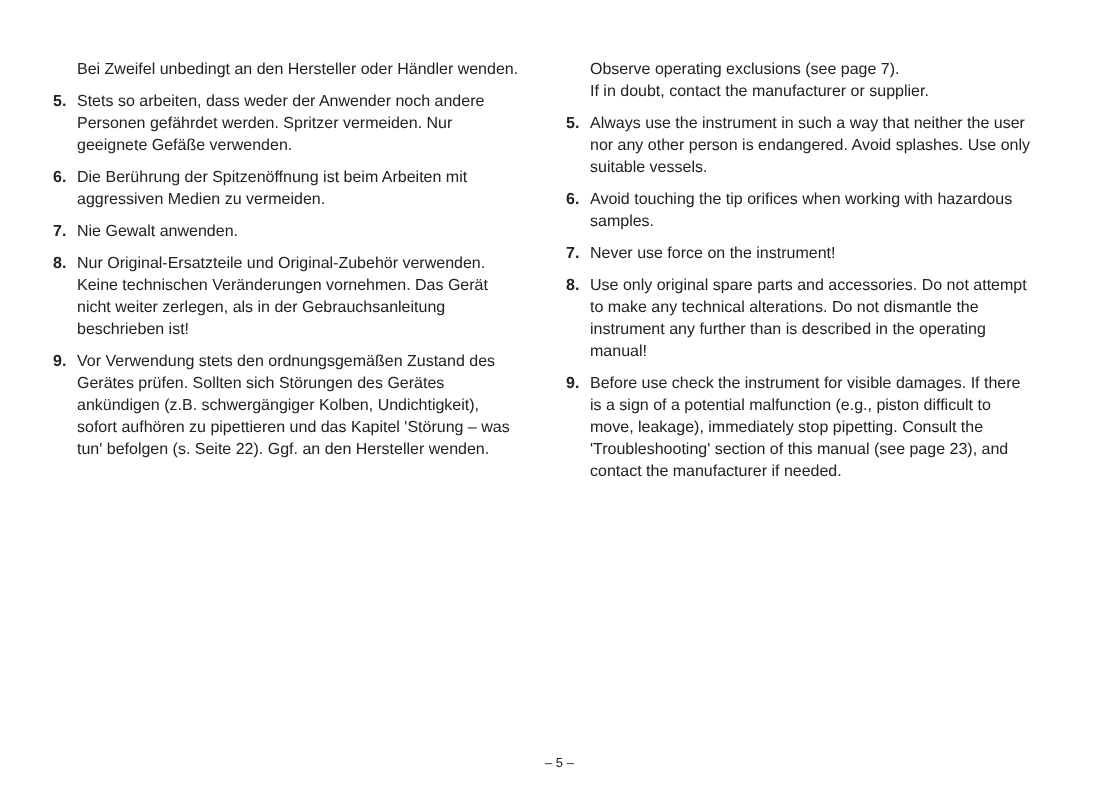Bei Zweifel unbedingt an den Hersteller oder Händler wenden.
5. Stets so arbeiten, dass weder der Anwender noch andere Personen gefährdet werden. Spritzer vermeiden. Nur geeignete Gefäße verwenden.
6. Die Berührung der Spitzenöffnung ist beim Arbeiten mit aggressiven Medien zu vermeiden.
7. Nie Gewalt anwenden.
8. Nur Original-Ersatzteile und Original-Zubehör verwenden. Keine technischen Veränderungen vornehmen. Das Gerät nicht weiter zerlegen, als in der Gebrauchsanleitung beschrieben ist!
9. Vor Verwendung stets den ordnungsgemäßen Zustand des Gerätes prüfen. Sollten sich Störungen des Gerätes ankündigen (z.B. schwergängiger Kolben, Undichtigkeit), sofort aufhören zu pipettieren und das Kapitel 'Störung – was tun' befolgen (s. Seite 22). Ggf. an den Hersteller wenden.
Observe operating exclusions (see page 7).
If in doubt, contact the manufacturer or supplier.
5. Always use the instrument in such a way that neither the user nor any other person is endangered. Avoid splashes. Use only suitable vessels.
6. Avoid touching the tip orifices when working with hazardous samples.
7. Never use force on the instrument!
8. Use only original spare parts and accessories. Do not attempt to make any technical alterations. Do not dismantle the instrument any further than is described in the operating manual!
9. Before use check the instrument for visible damages. If there is a sign of a potential malfunction (e.g., piston difficult to move, leakage), immediately stop pipetting. Consult the 'Troubleshooting' section of this manual (see page 23), and contact the manufacturer if needed.
– 5 –